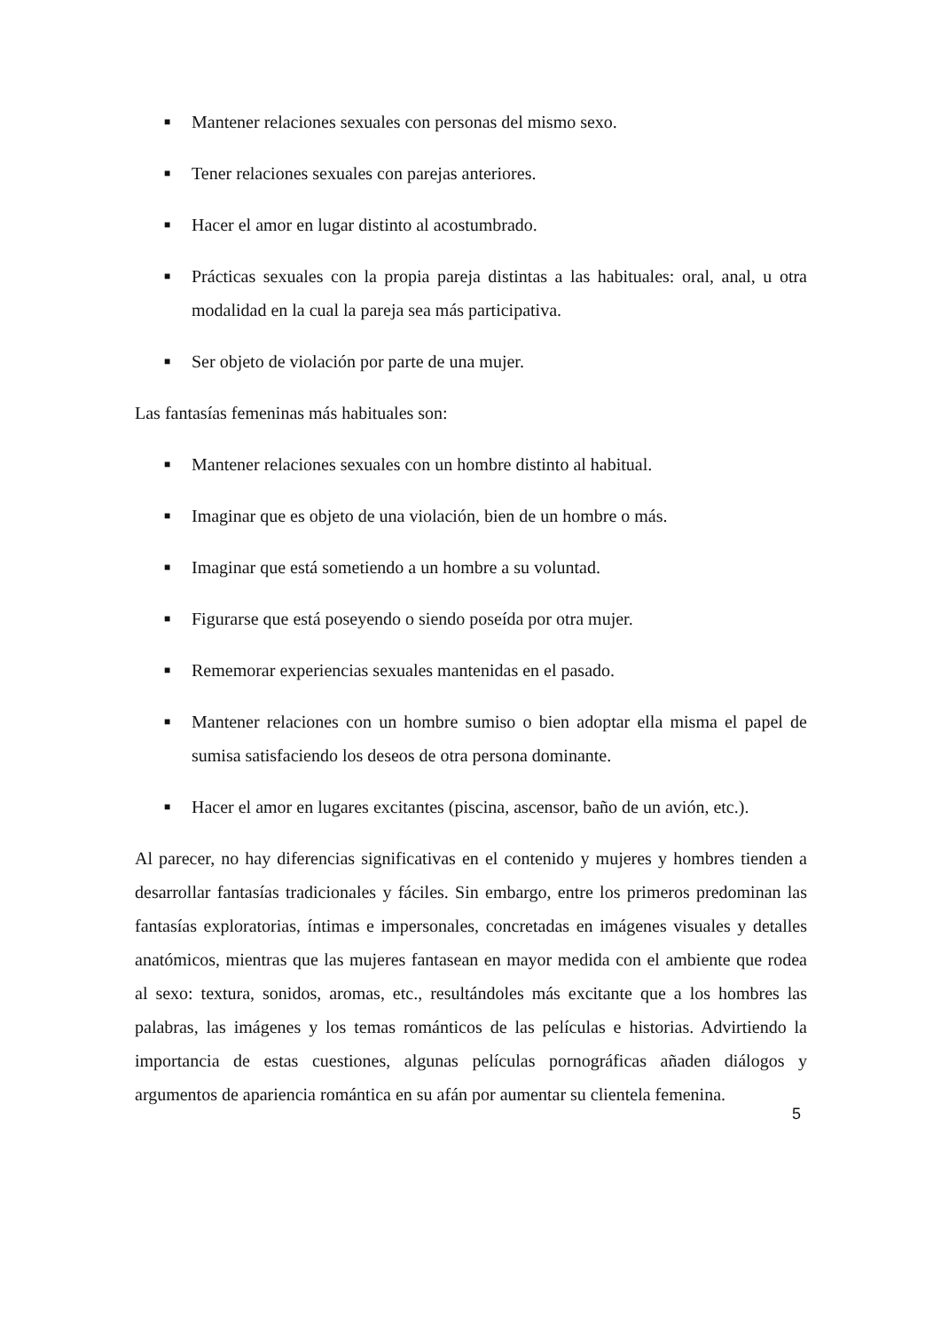■ Mantener relaciones sexuales con personas del mismo sexo.
■ Tener relaciones sexuales con parejas anteriores.
■ Hacer el amor en lugar distinto al acostumbrado.
■ Prácticas sexuales con la propia pareja distintas a las habituales: oral, anal, u otra modalidad en la cual la pareja sea más participativa.
■ Ser objeto de violación por parte de una mujer.
Las fantasías femeninas más habituales son:
■ Mantener relaciones sexuales con un hombre distinto al habitual.
■ Imaginar que es objeto de una violación, bien de un hombre o más.
■ Imaginar que está sometiendo a un hombre a su voluntad.
■ Figurarse que está poseyendo o siendo poseída por otra mujer.
■ Rememorar experiencias sexuales mantenidas en el pasado.
■ Mantener relaciones con un hombre sumiso o bien adoptar ella misma el papel de sumisa satisfaciendo los deseos de otra persona dominante.
■ Hacer el amor en lugares excitantes (piscina, ascensor, baño de un avión, etc.).
Al parecer, no hay diferencias significativas en el contenido y mujeres y hombres tienden a desarrollar fantasías tradicionales y fáciles. Sin embargo, entre los primeros predominan las fantasías exploratorias, íntimas e impersonales, concretadas en imágenes visuales y detalles anatómicos, mientras que las mujeres fantasean en mayor medida con el ambiente que rodea al sexo: textura, sonidos, aromas, etc., resultándoles más excitante que a los hombres las palabras, las imágenes y los temas románticos de las películas e historias. Advirtiendo la importancia de estas cuestiones, algunas películas pornográficas añaden diálogos y argumentos de apariencia romántica en su afán por aumentar su clientela femenina.
5